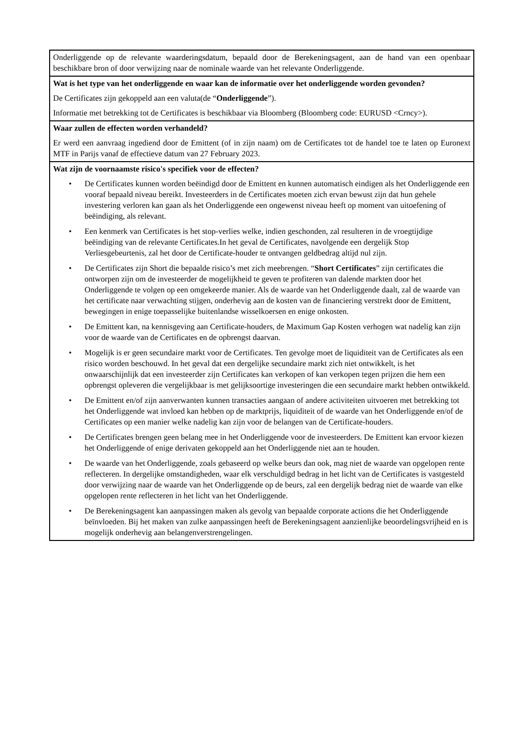| Onderliggende op de relevante waarderingsdatum, bepaald door de Berekeningsagent, aan de hand van een openbaar beschikbare bron of door verwijzing naar de nominale waarde van het relevante Onderliggende. |
| Wat is het type van het onderliggende en waar kan de informatie over het onderliggende worden gevonden? De Certificates zijn gekoppeld aan een valuta(de “ Onderliggende ”). Informatie met betrekking tot de Certificates is beschikbaar via Bloomberg (Bloomberg code: EURUSD <Crncy>). |
| Waar zullen de effecten worden verhandeld? Er werd een aanvraag ingediend door de Emittent (of in zijn naam) om de Certificates tot de handel toe te laten op Euronext MTF in Parijs vanaf de effectieve datum van 27 February 2023. |
| Wat zijn de voornaamste risico's specifiek voor de effecten? • De Certificates kunnen worden beëindigd door de Emittent en kunnen automatisch eindigen als het Onderliggende een vooraf bepaald niveau bereikt. Investeerders in de Certificates moeten zich ervan bewust zijn dat hun gehele investering verloren kan gaan als het Onderliggende een ongewenst niveau heeft op moment van uitoefening of beëindiging, als relevant. • Een kenmerk van Certificates is het stop-verlies welke, indien geschonden, zal resulteren in de vroegtijdige beëindiging van de relevante Certificates.In het geval de Certificates, navolgende een dergelijk Stop Verliesgebeurtenis, zal het door de Certificate-houder te ontvangen geldbedrag altijd nul zijn. • De Certificates zijn Short die bepaalde risico’s met zich meebrengen. “ Short Certificates ” zijn certificates die ontworpen zijn om de investeerder de mogelijkheid te geven te profiteren van dalende markten door het Onderliggende te volgen op een omgekeerde manier. Als de waarde van het Onderliggende daalt, zal de waarde van het certificate naar verwachting stijgen, onderhevig aan de kosten van de financiering verstrekt door de Emittent, bewegingen in enige toepasselijke buitenlandse wisselkoersen en enige onkosten. • De Emittent kan, na kennisgeving aan Certificate-houders, de Maximum Gap Kosten verhogen wat nadelig kan zijn voor de waarde van de Certificates en de opbrengst daarvan. • Mogelijk is er geen secundaire markt voor de Certificates. Ten gevolge moet de liquiditeit van de Certificates als een risico worden beschouwd. In het geval dat een dergelijke secundaire markt zich niet ontwikkelt, is het onwaarschijnlijk dat een investeerder zijn Certificates kan verkopen of kan verkopen tegen prijzen die hem een opbrengst opleveren die vergelijkbaar is met gelijksoortige investeringen die een secundaire markt hebben ontwikkeld. • De Emittent en/of zijn aanverwanten kunnen transacties aangaan of andere activiteiten uitvoeren met betrekking tot het Onderliggende wat invloed kan hebben op de marktprijs, liquiditeit of de waarde van het Onderliggende en/of de Certificates op een manier welke nadelig kan zijn voor de belangen van de Certificate-houders. • De Certificates brengen geen belang mee in het Onderliggende voor de investeerders. De Emittent kan ervoor kiezen het Onderliggende of enige derivaten gekoppeld aan het Onderliggende niet aan te houden. • De waarde van het Onderliggende, zoals gebaseerd op welke beurs dan ook, mag niet de waarde van opgelopen rente reflecteren. In dergelijke omstandigheden, waar elk verschuldigd bedrag in het licht van de Certificates is vastgesteld door verwijzing naar de waarde van het Onderliggende op de beurs, zal een dergelijk bedrag niet de waarde van elke opgelopen rente reflecteren in het licht van het Onderliggende. • De Berekeningsagent kan aanpassingen maken als gevolg van bepaalde corporate actions die het Onderliggende beïnvloeden. Bij het maken van zulke aanpassingen heeft de Berekeningsagent aanzienlijke beoordelingsvrijheid en is mogelijk onderhevig aan belangenverstrengelingen. |